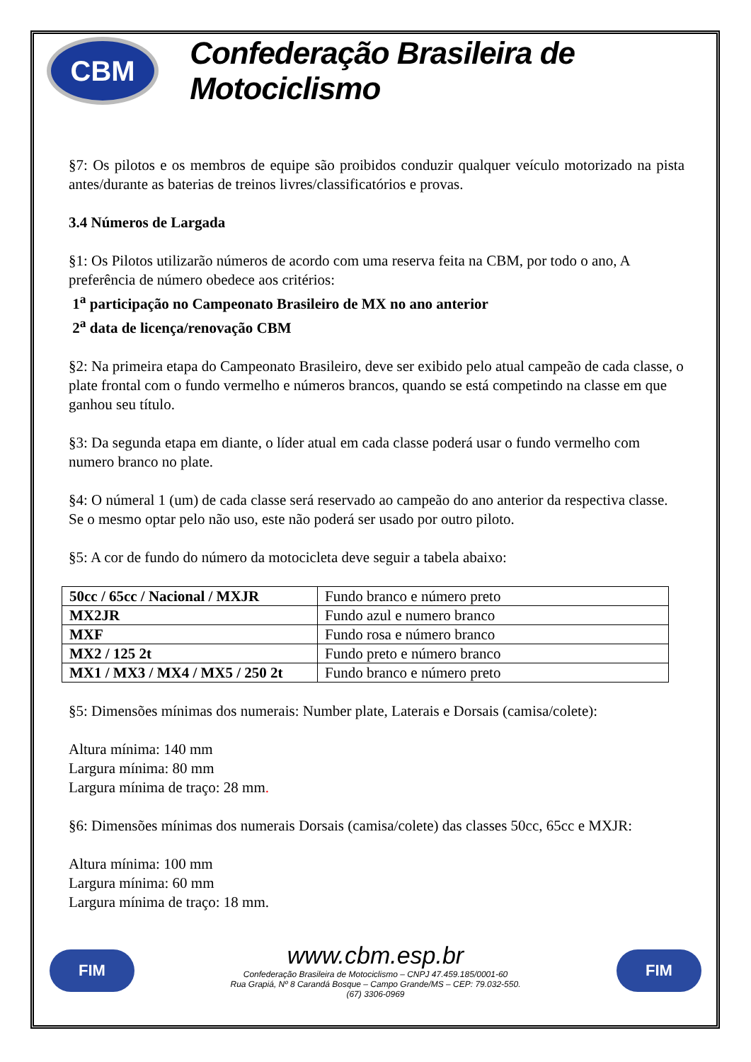CBM
Confederação Brasileira de Motociclismo
§7: Os pilotos e os membros de equipe são proibidos conduzir qualquer veículo motorizado na pista antes/durante as baterias de treinos livres/classificatórios e provas.
3.4 Números de Largada
§1: Os Pilotos utilizarão números de acordo com uma reserva feita na CBM, por todo o ano, A preferência de número obedece aos critérios:
1<sup>a</sup> participação no Campeonato Brasileiro de MX no ano anterior
2<sup>a</sup> data de licença/renovação CBM
§2: Na primeira etapa do Campeonato Brasileiro, deve ser exibido pelo atual campeão de cada classe, o plate frontal com o fundo vermelho e números brancos, quando se está competindo na classe em que ganhou seu título.
§3: Da segunda etapa em diante, o líder atual em cada classe poderá usar o fundo vermelho com numero branco no plate.
§4: O númeral 1 (um) de cada classe será reservado ao campeão do ano anterior da respectiva classe. Se o mesmo optar pelo não uso, este não poderá ser usado por outro piloto.
§5: A cor de fundo do número da motocicleta deve seguir a tabela abaixo:
| 50cc / 65cc / Nacional / MXJR | Fundo branco e número preto |
| MX2JR | Fundo azul e numero branco |
| MXF | Fundo rosa e número branco |
| MX2 / 125 2t | Fundo preto e número branco |
| MX1 / MX3 / MX4 / MX5 / 250 2t | Fundo branco e número preto |
§5: Dimensões mínimas dos numerais: Number plate, Laterais e Dorsais (camisa/colete):
Altura mínima: 140 mm
Largura mínima: 80 mm
Largura mínima de traço: 28 mm.
§6: Dimensões mínimas dos numerais Dorsais (camisa/colete) das classes 50cc, 65cc e MXJR:
Altura mínima: 100 mm
Largura mínima: 60 mm
Largura mínima de traço: 18 mm.
FIM
www.cbm.esp.br
Confederação Brasileira de Motociclismo – CNPJ 47.459.185/0001-60
Rua Grapiá, Nº 8 Carandá Bosque – Campo Grande/MS – CEP: 79.032-550.
(67) 3306-0969
FIM